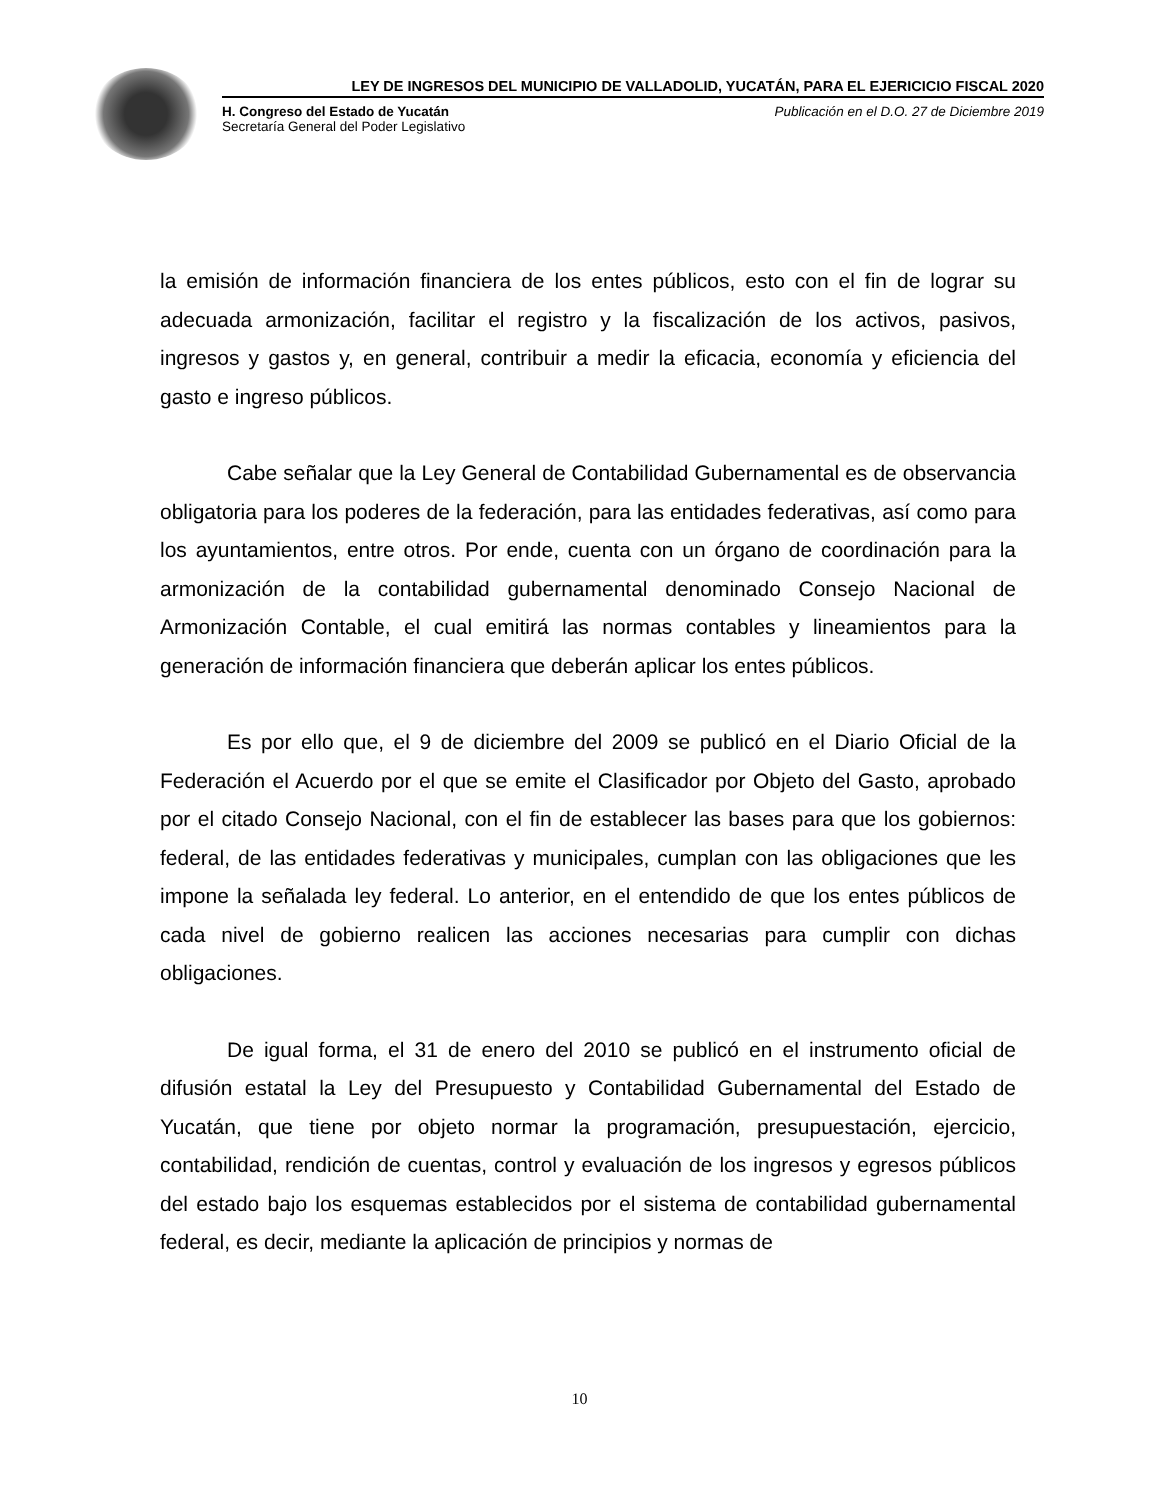LEY DE INGRESOS DEL MUNICIPIO DE VALLADOLID, YUCATÁN, PARA EL EJERICICIO FISCAL 2020
H. Congreso del Estado de Yucatán
Secretaría General del Poder Legislativo
Publicación en el D.O. 27 de Diciembre 2019
la emisión de información financiera de los entes públicos, esto con el fin de lograr su adecuada armonización, facilitar el registro y la fiscalización de los activos, pasivos, ingresos y gastos y, en general, contribuir a medir la eficacia, economía y eficiencia del gasto e ingreso públicos.
Cabe señalar que la Ley General de Contabilidad Gubernamental es de observancia obligatoria para los poderes de la federación, para las entidades federativas, así como para los ayuntamientos, entre otros. Por ende, cuenta con un órgano de coordinación para la armonización de la contabilidad gubernamental denominado Consejo Nacional de Armonización Contable, el cual emitirá las normas contables y lineamientos para la generación de información financiera que deberán aplicar los entes públicos.
Es por ello que, el 9 de diciembre del 2009 se publicó en el Diario Oficial de la Federación el Acuerdo por el que se emite el Clasificador por Objeto del Gasto, aprobado por el citado Consejo Nacional, con el fin de establecer las bases para que los gobiernos: federal, de las entidades federativas y municipales, cumplan con las obligaciones que les impone la señalada ley federal. Lo anterior, en el entendido de que los entes públicos de cada nivel de gobierno realicen las acciones necesarias para cumplir con dichas obligaciones.
De igual forma, el 31 de enero del 2010 se publicó en el instrumento oficial de difusión estatal la Ley del Presupuesto y Contabilidad Gubernamental del Estado de Yucatán, que tiene por objeto normar la programación, presupuestación, ejercicio, contabilidad, rendición de cuentas, control y evaluación de los ingresos y egresos públicos del estado bajo los esquemas establecidos por el sistema de contabilidad gubernamental federal, es decir, mediante la aplicación de principios y normas de
10